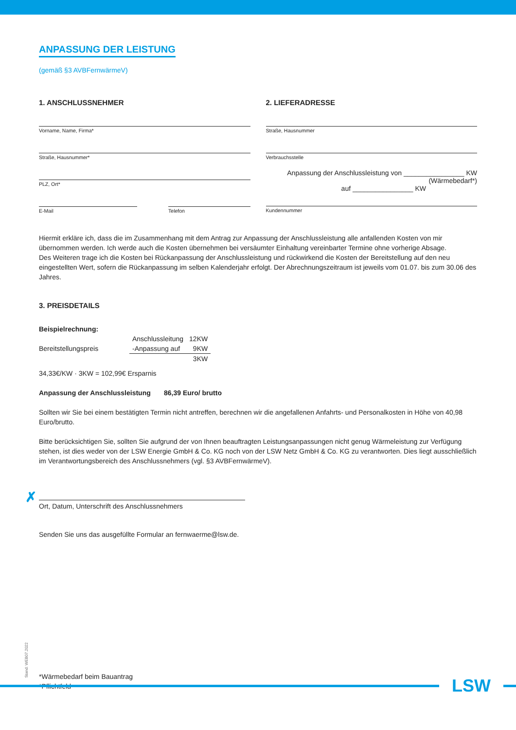ANPASSUNG DER LEISTUNG
(gemäß §3 AVBFernwärmeV)
1. ANSCHLUSSNEHMER
Vorname, Name, Firma*
Straße, Hausnummer*
PLZ, Ort*
E-Mail Telefon
2. LIEFERADRESSE
Straße, Hausnummer
Verbrauchsstelle
Anpassung der Anschlussleistung von ________________ KW (Wärmebedarf*)
auf ________________ KW
Kundennummer
Hiermit erkläre ich, dass die im Zusammenhang mit dem Antrag zur Anpassung der Anschlussleistung alle anfallenden Kosten von mir übernommen werden. Ich werde auch die Kosten übernehmen bei versäumter Einhaltung vereinbarter Termine ohne vorherige Absage.
Des Weiteren trage ich die Kosten bei Rückanpassung der Anschlussleistung und rückwirkend die Kosten der Bereitstellung auf den neu eingestellten Wert, sofern die Rückanpassung im selben Kalenderjahr erfolgt. Der Abrechnungszeitraum ist jeweils vom 01.07. bis zum 30.06 des Jahres.
3. PREISDETAILS
Beispielrechnung:
| | Anschlussleitung | 12KW |
| Bereitstellungspreis | -Anpassung auf | 9KW |
| | | 3KW |
34,33€/KW · 3KW = 102,99€ Ersparnis
Anpassung der Anschlussleistung 86,39 Euro/ brutto
Sollten wir Sie bei einem bestätigten Termin nicht antreffen, berechnen wir die angefallenen Anfahrts- und Personalkosten in Höhe von 40,98 Euro/brutto.
Bitte berücksichtigen Sie, sollten Sie aufgrund der von Ihnen beauftragten Leistungsanpassungen nicht genug Wärmeleistung zur Verfügung stehen, ist dies weder von der LSW Energie GmbH & Co. KG noch von der LSW Netz GmbH & Co. KG zu verantworten. Dies liegt ausschließlich im Verantwortungsbereich des Anschlussnehmers (vgl. §3 AVBFernwärmeV).
✗
Ort, Datum, Unterschrift des Anschlussnehmers
Senden Sie uns das ausgefüllte Formular an fernwaerme@lsw.de.
Stand: WEB07.2022
*Wärmebedarf beim Bauantrag
*Pflichtfeld
LSW